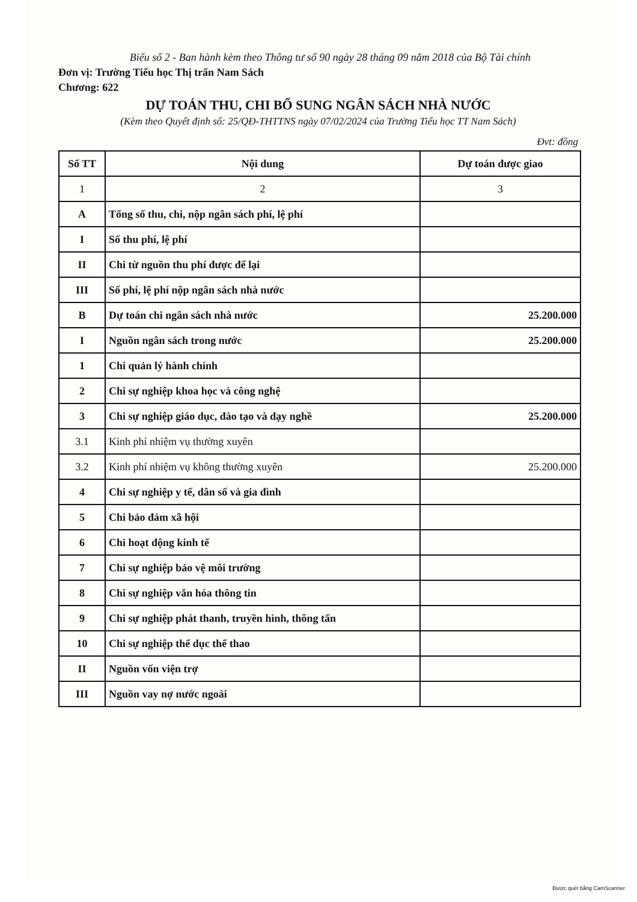Biểu số 2 - Ban hành kèm theo Thông tư số 90 ngày 28 tháng 09 năm 2018 của Bộ Tài chính
Đơn vị: Trường Tiểu học Thị trấn Nam Sách
Chương: 622
DỰ TOÁN THU, CHI BỔ SUNG NGÂN SÁCH NHÀ NƯỚC
(Kèm theo Quyết định số: 25/QĐ-THTTNS ngày 07/02/2024 của Trường Tiểu học TT Nam Sách)
Đvt: đồng
| Số TT | Nội dung | Dự toán được giao |
| --- | --- | --- |
| 1 | 2 | 3 |
| A | Tổng số thu, chi, nộp ngân sách phí, lệ phí | |
| I | Số thu phí, lệ phí | |
| II | Chi từ nguồn thu phí được để lại | |
| III | Số phí, lệ phí nộp ngân sách nhà nước | |
| B | Dự toán chi ngân sách nhà nước | 25.200.000 |
| I | Nguồn ngân sách trong nước | 25.200.000 |
| 1 | Chi quản lý hành chính | |
| 2 | Chi sự nghiệp khoa học và công nghệ | |
| 3 | Chi sự nghiệp giáo dục, đào tạo và dạy nghề | 25.200.000 |
| 3.1 | Kinh phí nhiệm vụ thường xuyên | |
| 3.2 | Kinh phí nhiệm vụ không thường xuyên | 25.200.000 |
| 4 | Chi sự nghiệp y tế, dân số và gia đình | |
| 5 | Chi bảo đảm xã hội | |
| 6 | Chi hoạt động kinh tế | |
| 7 | Chi sự nghiệp bảo vệ môi trường | |
| 8 | Chi sự nghiệp văn hóa thông tin | |
| 9 | Chi sự nghiệp phát thanh, truyền hình, thông tấn | |
| 10 | Chi sự nghiệp thể dục thể thao | |
| II | Nguồn vốn viện trợ | |
| III | Nguồn vay nợ nước ngoài | |
Được quét bằng CamScanner